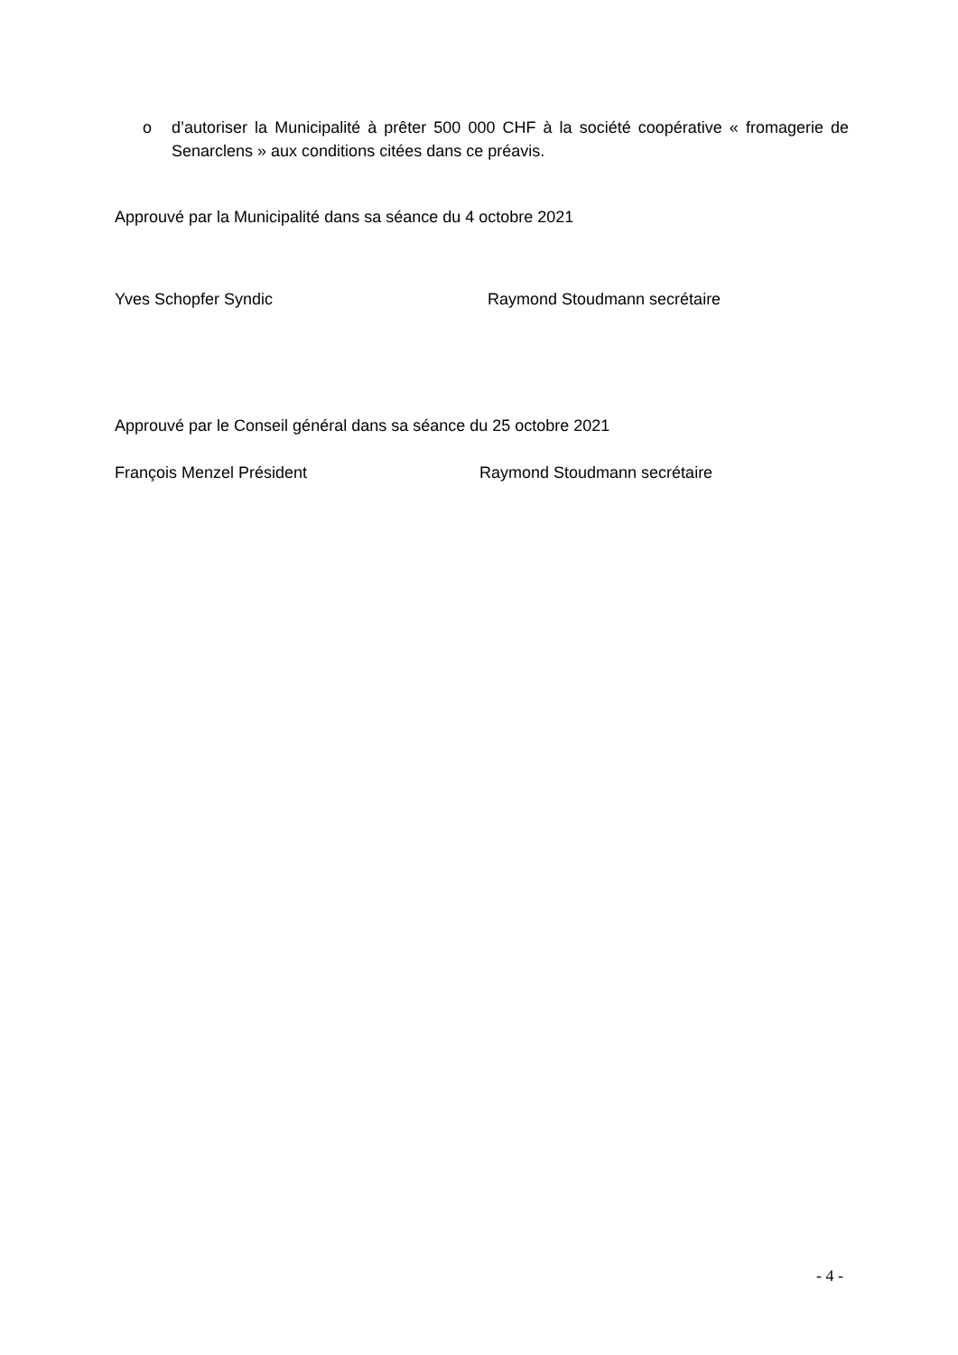o d’autoriser la Municipalité à prêter 500 000 CHF à la société coopérative « fromagerie de Senarclens » aux conditions citées dans ce préavis.
Approuvé par la Municipalité dans sa séance du 4 octobre 2021
Yves Schopfer Syndic Raymond Stoudmann secrétaire
Approuvé par le Conseil général dans sa séance du 25 octobre 2021
François Menzel Président Raymond Stoudmann secrétaire
- 4 -